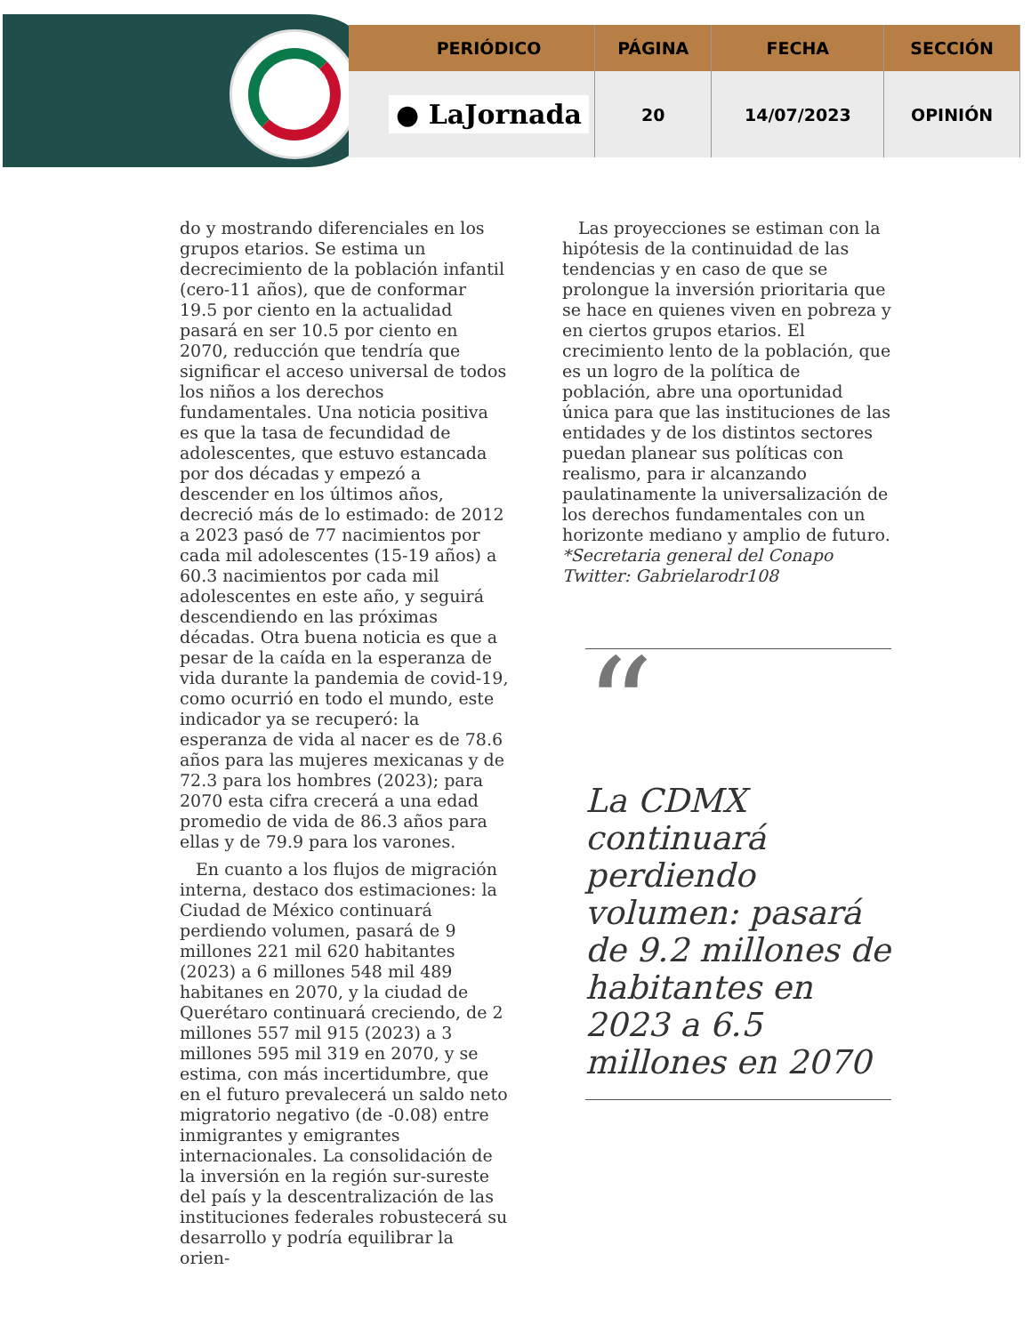| PERIÓDICO | PÁGINA | FECHA | SECCIÓN |
| --- | --- | --- | --- |
| ● LaJornada | 20 | 14/07/2023 | OPINIÓN |
do y mostrando diferenciales en los grupos etarios. Se estima un decrecimiento de la población infantil (cero-11 años), que de conformar 19.5 por ciento en la actualidad pasará en ser 10.5 por ciento en 2070, reducción que tendría que significar el acceso universal de todos los niños a los derechos fundamentales. Una noticia positiva es que la tasa de fecundidad de adolescentes, que estuvo estancada por dos décadas y empezó a descender en los últimos años, decreció más de lo estimado: de 2012 a 2023 pasó de 77 nacimientos por cada mil adolescentes (15-19 años) a 60.3 nacimientos por cada mil adolescentes en este año, y seguirá descendiendo en las próximas décadas. Otra buena noticia es que a pesar de la caída en la esperanza de vida durante la pandemia de covid-19, como ocurrió en todo el mundo, este indicador ya se recuperó: la esperanza de vida al nacer es de 78.6 años para las mujeres mexicanas y de 72.3 para los hombres (2023); para 2070 esta cifra crecerá a una edad promedio de vida de 86.3 años para ellas y de 79.9 para los varones.
En cuanto a los flujos de migración interna, destaco dos estimaciones: la Ciudad de México continuará perdiendo volumen, pasará de 9 millones 221 mil 620 habitantes (2023) a 6 millones 548 mil 489 habitanes en 2070, y la ciudad de Querétaro continuará creciendo, de 2 millones 557 mil 915 (2023) a 3 millones 595 mil 319 en 2070, y se estima, con más incertidumbre, que en el futuro prevalecerá un saldo neto migratorio negativo (de -0.08) entre inmigrantes y emigrantes internacionales. La consolidación de la inversión en la región sur-sureste del país y la descentralización de las instituciones federales robustecerá su desarrollo y podría equilibrar la orien-
Las proyecciones se estiman con la hipótesis de la continuidad de las tendencias y en caso de que se prolongue la inversión prioritaria que se hace en quienes viven en pobreza y en ciertos grupos etarios. El crecimiento lento de la población, que es un logro de la política de población, abre una oportunidad única para que las instituciones de las entidades y de los distintos sectores puedan planear sus políticas con realismo, para ir alcanzando paulatinamente la universalización de los derechos fundamentales con un horizonte mediano y amplio de futuro.
*Secretaria general del Conapo
Twitter: Gabrielarodr108
“
La CDMX continuará perdiendo volumen: pasará de 9.2 millones de habitantes en 2023 a 6.5 millones en 2070